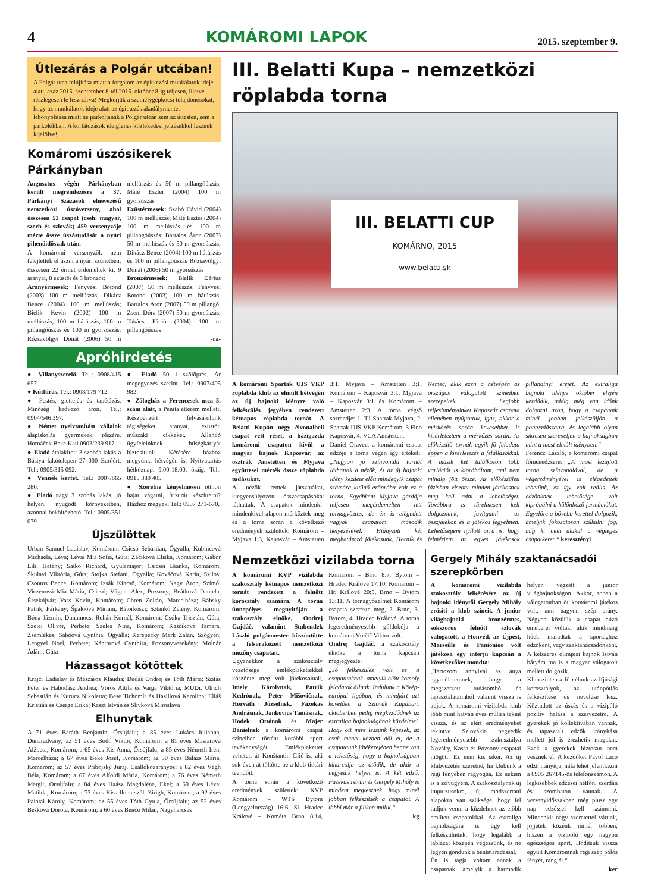4 KOMÁROMI LAPOK 2015. szeptember 9.
Útlezárás a Polgár utcában!
A Polgár utca felújítása miatt a forgalom az építkezési munkálatok ideje alatt, azaz 2015. szeptember 8-tól 2015. október 8-ig teljesen, illetve részlegesen le lesz zárva! Megkérjük a személygépkocsi tulajdonosokat, hogy az munkálatok ideje alatt az építkezés akadálymentes lebonyolítása miatt ne parkoljanak a Polgár utcán sem az úttesten, sem a parkolókban. A korlátozások ideiglenes közlekedési jelzésekkel lesznek kijelölve!
Komáromi úszósikerek Párkányban
Augusztus végén Párkányban került megrendezésre a 37. Párkányi Százasok elnevezésű nemzetközi úszóverseny, ahol összesen 53 csapat (cseh, magyar, szerb és szlovák) 459 versenyzője mérte össze úszástudását a nyári pihenőidőszak után.
A komáromi versenyzők nem felejtettek el úszni a nyári szünetben, összesen 22 érmet érdemeltek ki, 9 aranyat, 8 ezüstöt és 5 bronzot:
Aranyérmesek: Fenyvesi Botond (2003) 100 m mellúszás; Dikácz Bence (2004) 100 m mellúszás; Bielik Kevin (2002) 100 m mellúszás, 100 m hátúszás, 100 m pillangóúszás és 100 m gyorsúszás; Rózsavölgyi Donát (2006) 50 m mellúszás és 50 m pillangóúszás; Máté Eszter (2004) 100 m gyorsúszás
Ezüstérmesek: Szabó Dávid (2004) 100 m mellúszás; Máté Eszter (2004) 100 m mellúszás és 100 m pillangóúszás; Bartalos Áron (2007) 50 m mellúszás és 50 m gyorsúszás; Dikácz Bence (2004) 100 m hátúszás és 100 m pillangóúszás Rózsavölgyi Donát (2006) 50 m gyorsúszás
Bronzérmesek: Bielik Dárius (2007) 50 m mellúszás; Fenyvesi Botond (2003) 100 m hátúszás; Bartalos Áron (2007) 50 m pillangó; Zseni Dóra (2007) 50 m gyorsúszás; Takács Fábió (2004) 100 m pillangóúszás
-ra-
Apróhirdetés
● Villanyszerelő. Tel.: 0908/415 657.
● Kútfúrás. Tel.: 0908/179 712.
● Festés, glettelés és tapétázás. Minőség kedvező áron. Tel.: 0904/546 397.
● Német nyelvtanítást vállalok alapiskolás gyermekek részére. Hornáček Beke Kati 0903/239 917.
● Eladó átalakított 3-szobás lakás a Bástya lakótelepen 27 000 Euróért. Tel.: 0905/315 092.
● Vennék kertet. Tel.: 0907/865 280.
● Eladó nagy 3 szobás lakás, jó helyen, nyugodt környezetben, azonnal beköltözhető. Tel.: 0905/351 079.
● Eladó 50 l szőlőprés. Ár megegyezés szerint. Tel.: 0907/405 982.
● Zálogház a Ferencesek utca 5. szám alatt, a Penita étterem mellett. Készpénzért felvásárolunk régiségeket, aranyat, ezüstöt, műszaki cikkeket. Állandó ügyfeleinknek hűségkártyát biztosítunk. Kérésére házhoz megyünk, hétvégén is. Nyitvatartás hétköznap. 9.00-18.00. óráig. Tel.: 0915 389 405.
● Szeretne kényelmesen otthon hajat vágatni, frizurát készíttetni? Házhoz megyek. Tel.: 0907 271-670.
Újszülöttek
Urban Samuel Ladislav, Komárom; Csicsó Sebastian, Ógyalla; Kubincová Michaela, Léva; Lévai Mia Sofia, Gúta; Záčiková Eliška, Komárom; Gábor Lili, Hetény; Satko Richard, Gyulamajor; Csicsei Bianka, Komárom; Škulaví Viktória, Gúta; Stojka Stefani, Ógyalla; Kováčová Karin, Szilos; Csontos Bence, Komárom; Izsák Kincső, Komárom; Nagy Áron, Szímő; Viczenová Mia Mária, Csicsó; Vágner Alex, Pozsony; Beátková Daniela, Érsekújvár; Vass Kevin, Komárom; Chren Zoltán, Marcelháza; Bábsky Patrik, Párkány; Špalóová Miriam, Bátorkeszi; Sztankó Zétény, Komárom; Bóda Jázmin, Dunamocs; Rehák Kornél, Komárom; Csóka Trisztán, Gúta; Szetei Olivér, Perbete; Szeles Nina, Komárom; Kaščíková Tamara, Zsemlékes; Sabóová Cynthia, Ógyalla; Kerepecky Márk Zalán, Szőgyén; Lengyel Noel, Perbete; Kántorová Cynthira, Pozsonyvezekény; Molnár Ádám, Gúta
Házassagot kötöttek
Krajči Ladislav és Mészáros Klaudia; Dudáš Ondrej és Tóth Mária; Szitás Péter és Habodász Andrea; Vörös Attila és Varga Viktória; MUDr. Ulrich Sebastián és Kurucz Nikoletta; Bese Tichomír és Hasillová Karolína; Eliáš Kristián és Cserge Erika; Kaszt István és Slivková Miroslava
Elhunytak
A 71 éves Baráth Benjamin, Őrsújfalu; a 85 éves Lukács Julianna, Dunaradvány; az 51 éves Bodó Viktor, Komárom; a 81 éves Mäsiarová Alžbeta, Komárom; a 65 éves Kis Anna, Őrsújfalu; a 85 éves Németh Irén, Marcelháza; a 67 éves Beke Josef, Komárom; az 50 éves Balázs Mária, Komárom; az 57 éves Príbojský Juraj, Csallóközaranyos; a 82 éves Végh Béla, Komárom; a 67 éves Alföldi Mária, Komárom; a 76 éves Németh Margit, Őrsújfalu; a 84 éves Haász Magdaléna, Ekel; a 69 éves Lévai Matilda, Komárom; a 73 éves Kiss Ilona szül. Zirigh, Komárom; a 92 éves Palotai Károly, Komárom; az 55 éves Tóth Gyula, Őrsújfalu; az 52 éves Bešková Dorota, Komárom; a 60 éves Benčo Milan, Nagyharcsás
III. Belatti Kupa – nemzetközi röplabda torna
III. BELATTI CUP
KOMÁRNO, 2015
www.belatti.sk
A komáromi Spartak UJS VKP röplabda klub az elmúlt hétvégén az új bajnoki idényre való felkészülés jegyében rendezett kétnapos röplabda tornát. A Belatti Kupán négy élvonalbeli csapat vett részt, a házigazda komáromi csapaton kívül a magyar bajnok Kaposvár, az osztrák Amstetten és Myjava együttesei mérték össze röplabda tudásukat.
A nézők remek játszmákat, kiegyensúlyozott összecsapásokat láthattak. A csapatok mindenki-mindenkivel alapon mérkőztek meg és a torna során a következő eredmények születtek: Komárom – Myjava 1:3, Kaposvár – Amstetten 3:1, Myjava – Amstetten 3:1, Komárom – Kaposvár 3:1, Myjava – Kaposvár 3:1 és Komárom – Amstetten 2:3. A torna végső sorrendje: 1. TJ Spartak Myjava, 2. Spartak UJS VKP Komárom, 3.Fino Kaposvár, 4. VCA Amstetten.
Daniel Oravec, a komáromi csapat edzője a torna végén így értékelt: „Nagyon jó színvonalú tornát láthattak a nézők, és az új bajnoki idény kezdete előtt mindegyik csapat számára kitűnő erőpróba volt ez a torna. Egyébként Myjava gárdája teljesen megérdemelten lett tornagyőztes, de én is elégedett vagyok csapatom második helyezésével. Hiányzott két meghatározó játékosunk, Horník és Nemec, akik ezen a hétvégén az országos válogatott színeiben szerepeltek. Legjobb teljesítményünket Kaposvár csapata ellenében nyújtottuk, igaz, akkor a mérkőzés során kevesebbet is kísérleteztem a mérkőzés során. Az előkészítő tornák egyik fő feladata éppen a kísérletezés a felállásokkal. A másik két találkozón több variációt is kipróbáltam, ami nem mindig jött össze. Az előkészületi fázisban viszont minden játékosnak meg kell adni a lehetőséget. Továbbra is türelmesen kell dolgoznunk, javítgatni az összjátékon és a játékos fegyelmen. Lehetőségem nyílott arra is, hogy felmérjem az egyes játékosok pillanatnyi erejét. Az extraliga bajnoki idénye október elején kezdődik, addig még van időnk dolgozni azon, hogy a csapatunk minél jobban felkészüljön a pontvadászatra, és legalább olyan sikresen szerepeljen a bajnokságban mint a most elmúlt idényben.“
Ferencz László, a komáromi csapat főmenedzsere: „A most lezajlott torna színvonalával, de a végeredményével is elégedettek lehetünk, ez így volt reális. Az edzőnknek lehetősége volt kipróbálni a különböző formációkat. Egyelőre a bővebb kerettel dolgozik, amelyik fokozatosan szűkülni fog, míg ki nem alakul a végleges csapatkeret.“ keresztényi
Nemzetközi vizilabda torna
A komáromi KVP vizilabda szakosztály kétnapos nemzetközi tornát rendezett a felnőtt korosztály számára. A torna ünnepélyes megnyitóján a szakosztály elnöke, Ondrej Gajdáč, valamint Stubendek László polgármester köszöntötte a felsorakozott nemzetközi mezőny csapatait.
Ugyanekkor a szakosztály vezetősége emlékplakettekkel köszönte meg volt játékosainak, Imely Károlynak, Patrik Kedrónak, Peter Mišovičnak, Horváth Józsefnek, Fazekas Andrásnak, Jankovics Tamásnak, Hodek Ottónak és Majer Dánielnek a komáromi csapat színeiben történt korábbi sport tevékenységét. Emlékplakettet vehetett át Konštantin Glič is, aki sok éven át töltötte be a klub titkári teendőit.
A torna során a következő eredmények születtek: KVP Komárom - WTS Bytom (Lengyelország) 16:6, Sl. Hradec Králové – Kométa Brno 8:14, Komárom – Brno 8:7, Bytom – Hradec Králové 17:10, Komárom – Hr. Králové 20:5, Brno – Bytom 13:11. A tornagyőzelmet Komárom csapata szerezte meg, 2. Brno, 3. Bytom, 4. Hradec Králové. A torna legeredményesebb góldobója a komáromi Vrečič Viktor volt.
Ondrej Gajdáč, a szakosztály elnöke a torna kapcsán megjegyezte:
„Jó felkészülés volt ez a csapatunknak, amelyik előtt komoly feladatok állnak. Indulunk a Közép-európai ligában, és mindjárt azt követően a Szlovák Kupában, októberben pedig megkezdődnek az extraliga bajnokságának küzdelmei. Hogy ott mire leszünk képesek, az csak menet közben dől el, de a csapataunk játékerejében benne van a lehetőség, hogy a bajnokságban kiharcolja az ötödik, de akár a negyedik helyet is. A két edző, Fazekas István és Gergely Mihály is mindent megtesznek, hogy minél jobban felkészítsék a csapatot. A többi már a fiúkon múlik.“
kg
Gergely Mihály szaktanácsadói szerepkörben
A komáromi vizilabda szakosztály felkérésére az új bajnoki idénytől Gergely Mihály erősíti a klub színeit. A junior világbajnoki bronzérmes, sokszoros felnőtt szlovák válogatott, a Honvéd, az Újpest, Marseille és Panionios volt játékosa egy interjú kapcsán a következőket mondta:
„Tartozom annyival az anya egyesületemnek, hogy a megszerzett tudásomból és tapasztalataimból valamit vissza is adjak. A komáromi vizilabda klub több mint hatvan éves múltra tekint vissza, és az elért eredményeket tekintve Szlovákia negyedik legeredményesebb szakosztálya Nováky, Kassa és Pozsony csapatai mögött. Ez nem kis siker. Az új klubvezetés szeretné, ha klubunk a régi fényében ragyogna. Ez nekem is a szívügyem. A szakosztálynak új impulzusokra, új módszertani alapokra van szüksége, hogy fel tudjuk venni a küzdelmet az előbb említett csapatokkal. Az extraliga bajnokságára is úgy kell felkészülnünk, hogy legalább a táblázat közepén végezzünk, és ne legyen gondunk a bentmaradással.
Én is tagja voltam annak a csapatnak, amelyik a harmadik helyen végzett a junior világbajnokságon. Akkor, abban a válogatottban öt komáromi játékos volt, ami nagyon szép arány. Négyen közülük a csapat húzó emeberei voltak, akik mindmáig hűek maradtak a sportághoz edzőként, vagy szaktanácsadónként. A kétszeres olimpiai bajnok István bátyám ma is a magyar válogatott mellett dolgozik.
Klubszinten a fő célunk az ifjúsági korosztályok, az utánpótlás felkészítése és nevelése lesz. Köztudott az úszás és a vízipóló pozitív hatása a szervezetre. A gyerekek jó kollektívában vannak, és tapasztalt edzők irányítása mellett jól is érezhetik magukat. Ezek a gyerekek biztosan nem vesznek el. A kezdőket Pavol Laco edző irányítja, nála lehet jelentkezni a 0905 267145-ös telefonszámon. A legkisebbek edzései hétfőn, szerdán és szombaton vannak. A versenyidőszakban még plusz egy nap edzéssel kell számolni. Mindenkit nagy szeretettel várunk, jöjjetek közénk minél többen, hiszen a vizipóló egy nagyon egészséges sport. Hódítsuk vissza együtt Komáromnak régi szép pólós fényét, rangját.“
ker